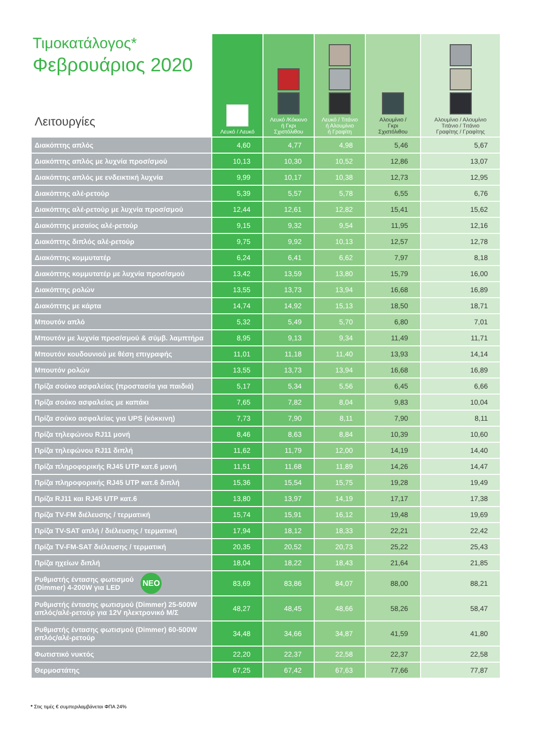| Τιμοκατάλογος* Φεβρουάριος 2020 Λειτουργίες | Λευκό / Λευκό | Λευκό /Κόκκινο ή Γκρι Σχιστόλιθου | Λευκό / Τιτάνιο ή Αλουμίνιο ή Γραφίτη | Αλουμίνιο / Γκρι Σχιστόλιθου | Αλουμίνιο / Αλουμίνιο Τιτάνιο / Τιτάνιο Γραφίτης / Γραφίτης |
| --- | --- | --- | --- | --- | --- |
| Διακόπτης απλός | 4,60 | 4,77 | 4,98 | 5,46 | 5,67 |
| Διακόπτης απλός με λυχνία προσ/σμού | 10,13 | 10,30 | 10,52 | 12,86 | 13,07 |
| Διακόπτης απλός με ενδεικτική λυχνία | 9,99 | 10,17 | 10,38 | 12,73 | 12,95 |
| Διακόπτης αλέ-ρετούρ | 5,39 | 5,57 | 5,78 | 6,55 | 6,76 |
| Διακόπτης αλέ-ρετούρ με λυχνία προσ/σμού | 12,44 | 12,61 | 12,82 | 15,41 | 15,62 |
| Διακόπτης μεσαίος αλέ-ρετούρ | 9,15 | 9,32 | 9,54 | 11,95 | 12,16 |
| Διακόπτης διπλός αλέ-ρετούρ | 9,75 | 9,92 | 10,13 | 12,57 | 12,78 |
| Διακόπτης κομμυτατέρ | 6,24 | 6,41 | 6,62 | 7,97 | 8,18 |
| Διακόπτης κομμυτατέρ με λυχνία προσ/σμού | 13,42 | 13,59 | 13,80 | 15,79 | 16,00 |
| Διακόπτης ρολών | 13,55 | 13,73 | 13,94 | 16,68 | 16,89 |
| Διακόπτης με κάρτα | 14,74 | 14,92 | 15,13 | 18,50 | 18,71 |
| Μπουτόν απλό | 5,32 | 5,49 | 5,70 | 6,80 | 7,01 |
| Μπουτόν με λυχνία προσ/σμού & σύμβ. λαμπτήρα | 8,95 | 9,13 | 9,34 | 11,49 | 11,71 |
| Μπουτόν κουδουνιού με θέση επιγραφής | 11,01 | 11,18 | 11,40 | 13,93 | 14,14 |
| Μπουτόν ρολών | 13,55 | 13,73 | 13,94 | 16,68 | 16,89 |
| Πρίζα σούκο ασφαλείας (προστασία για παιδιά) | 5,17 | 5,34 | 5,56 | 6,45 | 6,66 |
| Πρίζα σούκο ασφαλείας με καπάκι | 7,65 | 7,82 | 8,04 | 9,83 | 10,04 |
| Πρίζα σούκο ασφαλείας για UPS (κόκκινη) | 7,73 | 7,90 | 8,11 | 7,90 | 8,11 |
| Πρίζα τηλεφώνου RJ11 μονή | 8,46 | 8,63 | 8,84 | 10,39 | 10,60 |
| Πρίζα τηλεφώνου RJ11 διπλή | 11,62 | 11,79 | 12,00 | 14,19 | 14,40 |
| Πρίζα πληροφορικής RJ45 UTP κατ.6 μονή | 11,51 | 11,68 | 11,89 | 14,26 | 14,47 |
| Πρίζα πληροφορικής RJ45 UTP κατ.6 διπλή | 15,36 | 15,54 | 15,75 | 19,28 | 19,49 |
| Πρίζα RJ11 και RJ45 UTP κατ.6 | 13,80 | 13,97 | 14,19 | 17,17 | 17,38 |
| Πρίζα TV-FM διέλευσης / τερματική | 15,74 | 15,91 | 16,12 | 19,48 | 19,69 |
| Πρίζα TV-SAT απλή / διέλευσης / τερματική | 17,94 | 18,12 | 18,33 | 22,21 | 22,42 |
| Πρίζα TV-FM-SAT διέλευσης / τερματική | 20,35 | 20,52 | 20,73 | 25,22 | 25,43 |
| Πρίζα ηχείων διπλή | 18,04 | 18,22 | 18,43 | 21,64 | 21,85 |
| Ρυθμιστής έντασης φωτισμού (Dimmer) 4-200W για LED ΝΕΟ | 83,69 | 83,86 | 84,07 | 88,00 | 88,21 |
| Ρυθμιστής έντασης φωτισμού (Dimmer) 25-500W απλός/αλέ-ρετούρ για 12V ηλεκτρονικό Μ/Σ | 48,27 | 48,45 | 48,66 | 58,26 | 58,47 |
| Ρυθμιστής έντασης φωτισμού (Dimmer) 60-500W απλός/αλέ-ρετούρ | 34,48 | 34,66 | 34,87 | 41,59 | 41,80 |
| Φωτιστικό νυκτός | 22,20 | 22,37 | 22,58 | 22,37 | 22,58 |
| Θερμοστάτης | 67,25 | 67,42 | 67,63 | 77,66 | 77,87 |
* Στις τιμές € συμπεριλαμβάνεται ΦΠΑ 24%